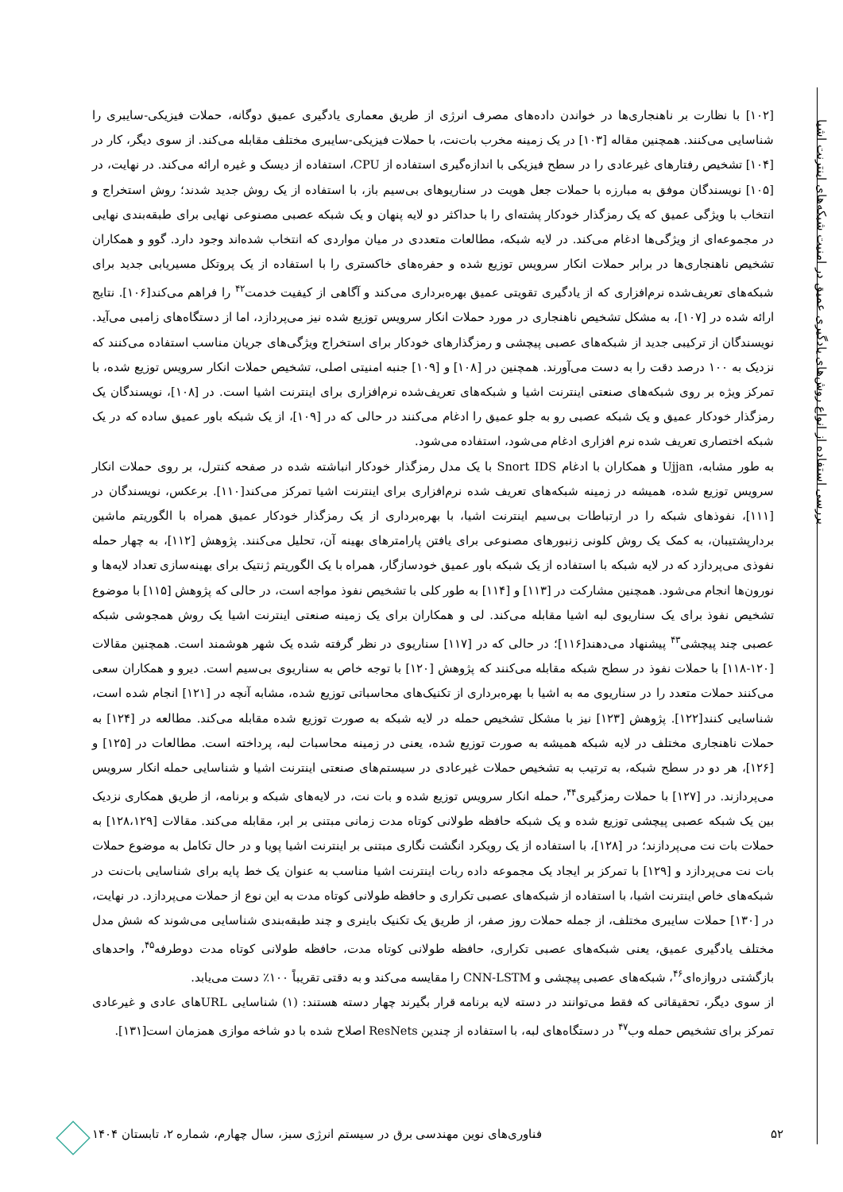بررسی استفاده از انواع روش‌های یادگیری عمیق در امنیت شبکه‌های اینترنت اشیا
[۱۰۲] با نظارت بر ناهنجاری‌ها در خواندن داده‌های مصرف انرژی از طریق معماری یادگیری عمیق دوگانه، حملات فیزیکی-سایبری را شناسایی می‌کنند. همچنین مقاله [۱۰۳] در یک زمینه مخرب بات‌نت، با حملات فیزیکی-سایبری مختلف مقابله می‌کند. از سوی دیگر، کار در [۱۰۴] تشخیص رفتارهای غیرعادی را در سطح فیزیکی با اندازه‌گیری استفاده از CPU، استفاده از دیسک و غیره ارائه می‌کند. در نهایت، در [۱۰۵] نویسندگان موفق به مبارزه با حملات جعل هویت در سناریوهای بی‌سیم باز، با استفاده از یک روش جدید شدند؛ روش استخراج و انتخاب با ویژگی عمیق که یک رمزگذار خودکار پشته‌ای را با حداکثر دو لایه پنهان و یک شبکه عصبی مصنوعی نهایی برای طبقه‌بندی نهایی در مجموعه‌ای از ویژگی‌ها ادغام می‌کند. در لایه شبکه، مطالعات متعددی در میان مواردی که انتخاب شده‌اند وجود دارد. گوو و همکاران تشخیص ناهنجاری‌ها در برابر حملات انکار سرویس توزیع شده و حفره‌های خاکستری را با استفاده از یک پروتکل مسیریابی جدید برای شبکه‌های تعریف‌شده نرم‌افزاری که از یادگیری تقویتی عمیق بهره‌برداری می‌کند و آگاهی از کیفیت خدمت<sup>۴۲</sup> را فراهم می‌کند[۱۰۶]. نتایج ارائه شده در [۱۰۷]، به مشکل تشخیص ناهنجاری در مورد حملات انکار سرویس توزیع شده نیز می‌پردازد، اما از دستگاه‌های زامبی می‌آید. نویسندگان از ترکیبی جدید از شبکه‌های عصبی پیچشی و رمزگذارهای خودکار برای استخراج ویژگی‌های جریان مناسب استفاده می‌کنند که نزدیک به ۱۰۰ درصد دقت را به دست می‌آورند. همچنین در [۱۰۸] و [۱۰۹] جنبه امنیتی اصلی، تشخیص حملات انکار سرویس توزیع شده، با تمرکز ویژه بر روی شبکه‌های صنعتی اینترنت اشیا و شبکه‌های تعریف‌شده نرم‌افزاری برای اینترنت اشیا است. در [۱۰۸]، نویسندگان یک رمزگذار خودکار عمیق و یک شبکه عصبی رو به جلو عمیق را ادغام می‌کنند در حالی که در [۱۰۹]، از یک شبکه باور عمیق ساده که در یک شبکه اختصاری تعریف شده نرم افزاری ادغام می‌شود، استفاده می‌شود.
به طور مشابه، Ujjan و همکاران با ادغام Snort IDS با یک مدل رمزگذار خودکار انباشته شده در صفحه کنترل، بر روی حملات انکار سرویس توزیع شده، همیشه در زمینه شبکه‌های تعریف شده نرم‌افزاری برای اینترنت اشیا تمرکز می‌کند[۱۱۰]. برعکس، نویسندگان در [۱۱۱]، نفوذهای شبکه را در ارتباطات بی‌سیم اینترنت اشیا، با بهره‌برداری از یک رمزگذار خودکار عمیق همراه با الگوریتم ماشین بردارپشتیبان، به کمک یک روش کلونی زنبورهای مصنوعی برای یافتن پارامترهای بهینه آن، تحلیل می‌کنند. پژوهش [۱۱۲]، به چهار حمله نفوذی می‌پردازد که در لایه شبکه با استفاده از یک شبکه باور عمیق خودسازگار، همراه با یک الگوریتم ژنتیک برای بهینه‌سازی تعداد لایه‌ها و نورون‌ها انجام می‌شود. همچنین مشارکت در [۱۱۳] و [۱۱۴] به طور کلی با تشخیص نفوذ مواجه است، در حالی که پژوهش [۱۱۵] با موضوع تشخیص نفوذ برای یک سناریوی لبه اشیا مقابله می‌کند. لی و همکاران برای یک زمینه صنعتی اینترنت اشیا یک روش همجوشی شبکه عصبی چند پیچشی<sup>۴۳</sup> پیشنهاد می‌دهند[۱۱۶]؛ در حالی که در [۱۱۷] سناریوی در نظر گرفته شده یک شهر هوشمند است. همچنین مقالات [۱۲۰-۱۱۸] با حملات نفوذ در سطح شبکه مقابله می‌کنند که پژوهش [۱۲۰] با توجه خاص به سناریوی بی‌سیم است. دیرو و همکاران سعی می‌کنند حملات متعدد را در سناریوی مه به اشیا با بهره‌برداری از تکنیک‌های محاسباتی توزیع شده، مشابه آنچه در [۱۲۱] انجام شده است، شناسایی کنند[۱۲۲]. پژوهش [۱۲۳] نیز با مشکل تشخیص حمله در لایه شبکه به صورت توزیع شده مقابله می‌کند. مطالعه در [۱۲۴] به حملات ناهنجاری مختلف در لایه شبکه همیشه به صورت توزیع شده، یعنی در زمینه محاسبات لبه، پرداخته است. مطالعات در [۱۲۵] و [۱۲۶]، هر دو در سطح شبکه، به ترتیب به تشخیص حملات غیرعادی در سیستم‌های صنعتی اینترنت اشیا و شناسایی حمله انکار سرویس می‌پردازند. در [۱۲۷] با حملات رمزگیری<sup>۴۴</sup>، حمله انکار سرویس توزیع شده و بات نت، در لایه‌های شبکه و برنامه، از طریق همکاری نزدیک بین یک شبکه عصبی پیچشی توزیع شده و یک شبکه حافظه طولانی کوتاه مدت زمانی مبتنی بر ابر، مقابله می‌کند. مقالات [۱۲۸،۱۲۹] به حملات بات نت می‌پردازند؛ در [۱۲۸]، با استفاده از یک رویکرد انگشت نگاری مبتنی بر اینترنت اشیا پویا و در حال تکامل به موضوع حملات بات نت می‌پردازد و [۱۲۹] با تمرکز بر ایجاد یک مجموعه داده ربات اینترنت اشیا مناسب به عنوان یک خط پایه برای شناسایی بات‌نت در شبکه‌های خاص اینترنت اشیا، با استفاده از شبکه‌های عصبی تکراری و حافظه طولانی کوتاه مدت به این نوع از حملات می‌پردازد. در نهایت، در [۱۳۰] حملات سایبری مختلف، از جمله حملات روز صفر، از طریق یک تکنیک باینری و چند طبقه‌بندی شناسایی می‌شوند که شش مدل مختلف یادگیری عمیق، یعنی شبکه‌های عصبی تکراری، حافظه طولانی کوتاه مدت، حافظه طولانی کوتاه مدت دوطرفه<sup>۴۵</sup>، واحدهای بازگشتی دروازه‌ای<sup>۴۶</sup>، شبکه‌های عصبی پیچشی و CNN-LSTM را مقایسه می‌کند و به دقتی تقریباً ۱۰۰٪ دست می‌یابد.
از سوی دیگر، تحقیقاتی که فقط می‌توانند در دسته لایه برنامه قرار بگیرند چهار دسته هستند: (۱) شناسایی URLهای عادی و غیرعادی تمرکز برای تشخیص حمله وب<sup>۴۷</sup> در دستگاه‌های لبه، با استفاده از چندین ResNets اصلاح شده با دو شاخه موازی همزمان است[۱۳۱].
۵۲ فناوری‌های نوین مهندسی برق در سیستم انرژی سبز، سال چهارم، شماره ۲، تابستان ۱۴۰۴